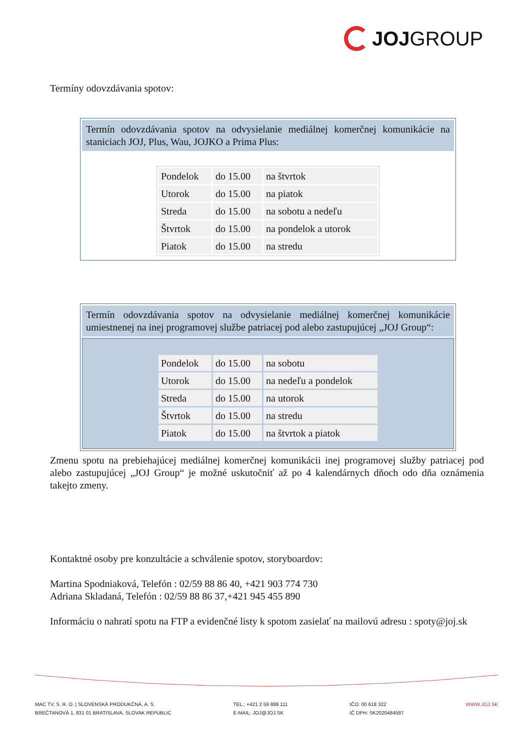JOJ GROUP
Termíny odovzdávania spotov:
Termín odovzdávania spotov na odvysielanie mediálnej komerčnej komunikácie na staniciach JOJ, Plus, Wau, JOJKO a Prima Plus:
| Pondelok | do 15.00 | na štvrtok |
| Utorok | do 15.00 | na piatok |
| Streda | do 15.00 | na sobotu a nedeľu |
| Štvrtok | do 15.00 | na pondelok a utorok |
| Piatok | do 15.00 | na stredu |
Termín odovzdávania spotov na odvysielanie mediálnej komerčnej komunikácie umiestnenej na inej programovej službe patriacej pod alebo zastupujúcej „JOJ Group“:
| Pondelok | do 15.00 | na sobotu |
| Utorok | do 15.00 | na nedeľu a pondelok |
| Streda | do 15.00 | na utorok |
| Štvrtok | do 15.00 | na stredu |
| Piatok | do 15.00 | na štvrtok a piatok |
Zmenu spotu na prebiehajúcej mediálnej komerčnej komunikácii inej programovej služby patriacej pod alebo zastupujúcej „JOJ Group“ je možné uskutočniť až po 4 kalendárnych dňoch odo dňa oznámenia takejto zmeny.
Kontaktné osoby pre konzultácie a schválenie spotov, storyboardov:
Martina Spodniaková, Telefón : 02/59 88 86 40, +421 903 774 730
Adriana Skladaná, Telefón : 02/59 88 86 37,+421 945 455 890
Informáciu o nahratí spotu na FTP a evidenčné listy k spotom zasielať na mailovú adresu : spoty@joj.sk
MAC TV, S. R. O. | SLOVENSKÁ PRODUKČNÁ, A. S.
BREČTANOVÁ 1, 831 01 BRATISLAVA, SLOVAK REPUBLIC
TEL.: +421 2 59 888 111
E-MAIL: JOJ@JOJ.SK
IČO: 00 618 322
IČ DPH: SK2020484587
WWW.JOJ.SK